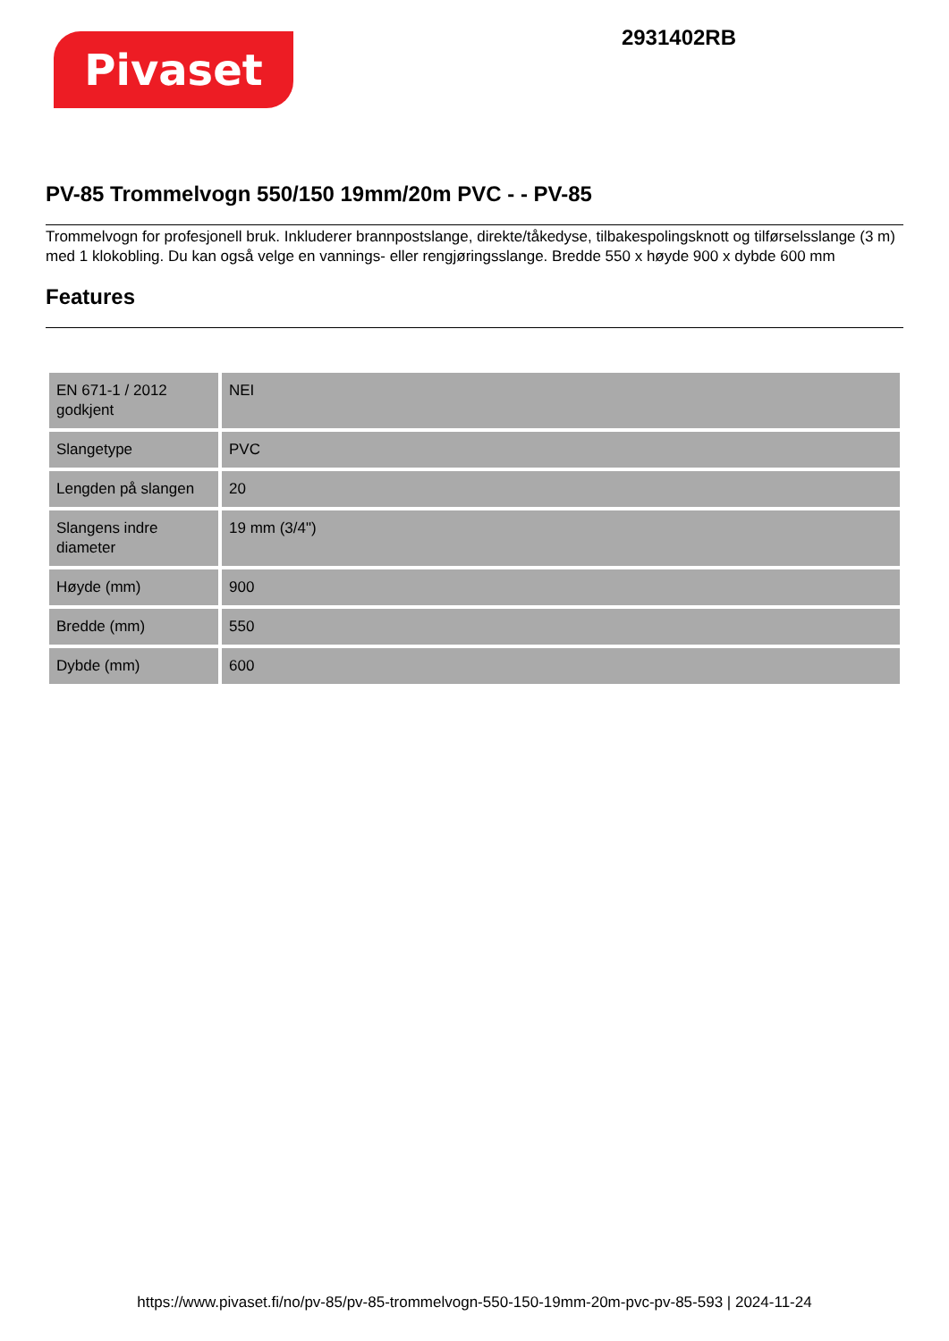Pivaset
2931402RB
PV-85 Trommelvogn 550/150 19mm/20m PVC - - PV-85
Trommelvogn for profesjonell bruk. Inkluderer brannpostslange, direkte/tåkedyse, tilbakespolingsknott og tilførselsslange (3 m) med 1 klokobling. Du kan også velge en vannings- eller rengjøringsslange. Bredde 550 x høyde 900 x dybde 600 mm
Features
| EN 671-1 / 2012 godkjent | NEI |
| Slangetype | PVC |
| Lengden på slangen | 20 |
| Slangens indre diameter | 19 mm (3/4") |
| Høyde (mm) | 900 |
| Bredde (mm) | 550 |
| Dybde (mm) | 600 |
https://www.pivaset.fi/no/pv-85/pv-85-trommelvogn-550-150-19mm-20m-pvc-pv-85-593 | 2024-11-24